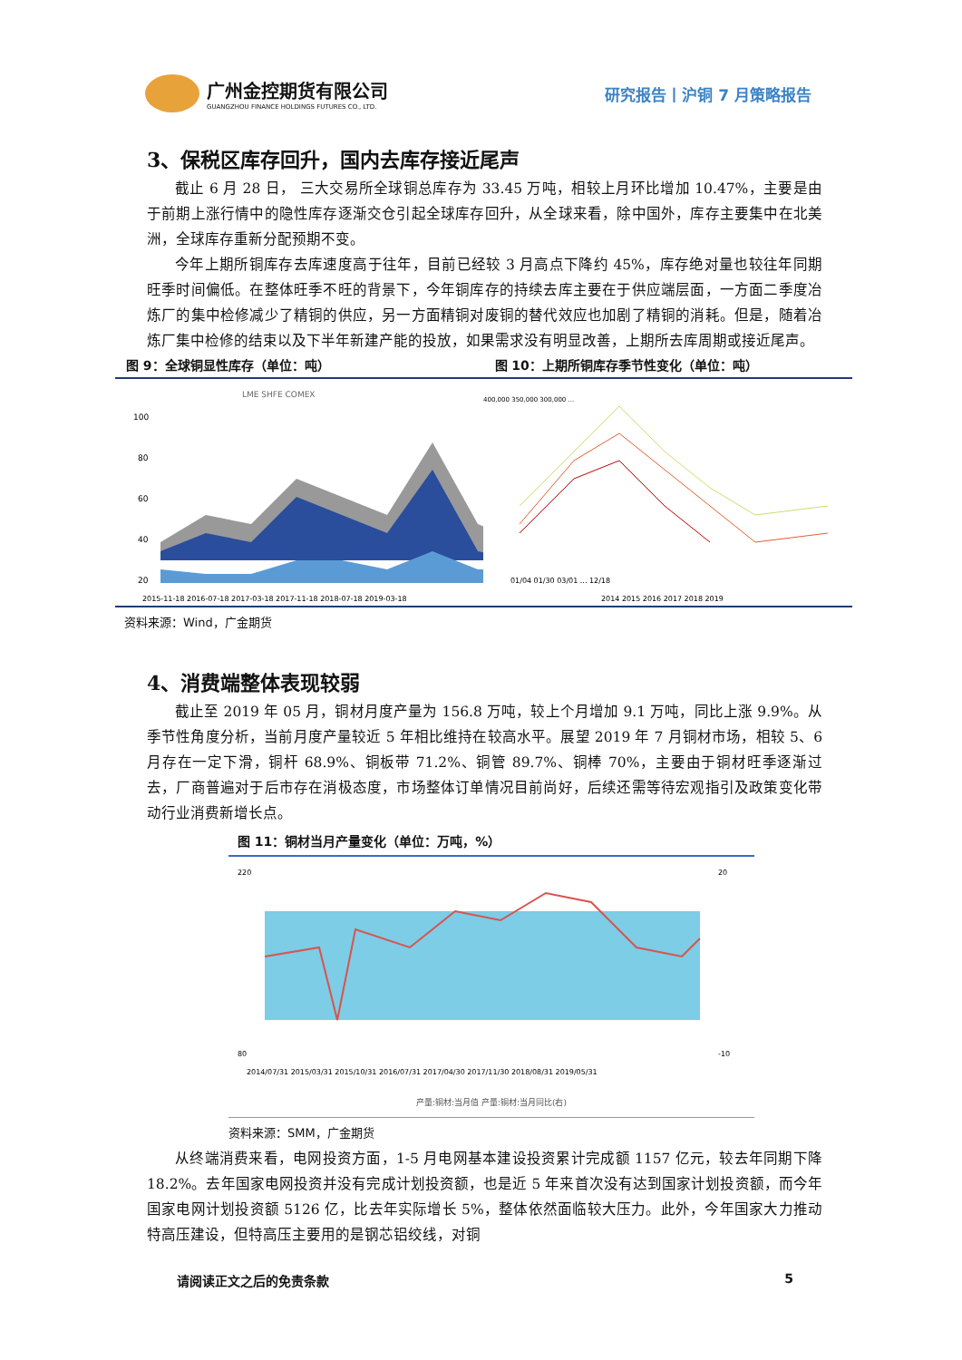广州金控期货有限公司
GUANGZHOU FINANCE HOLDINGS FUTURES CO., LTD.
研究报告丨沪铜 7 月策略报告
3、保税区库存回升，国内去库存接近尾声
截止 6 月 28 日， 三大交易所全球铜总库存为 33.45 万吨，相较上月环比增加 10.47%，主要是由于前期上涨行情中的隐性库存逐渐交仓引起全球库存回升，从全球来看，除中国外，库存主要集中在北美洲，全球库存重新分配预期不变。
今年上期所铜库存去库速度高于往年，目前已经较 3 月高点下降约 45%，库存绝对量也较往年同期旺季时间偏低。在整体旺季不旺的背景下，今年铜库存的持续去库主要在于供应端层面，一方面二季度冶炼厂的集中检修减少了精铜的供应，另一方面精铜对废铜的替代效应也加剧了精铜的消耗。但是，随着冶炼厂集中检修的结束以及下半年新建产能的投放，如果需求没有明显改善，上期所去库周期或接近尾声。
图 9：全球铜显性库存（单位：吨） 图 10：上期所铜库存季节性变化（单位：吨）
LME SHFE COMEX
100
80
60
40
20
2015-11-18 2016-07-18 2017-03-18 2017-11-18 2018-07-18 2019-03-18
400,000 350,000 300,000 ...
01/04 01/30 03/01 ... 12/18
2014 2015 2016 2017 2018 2019
资料来源：Wind，广金期货
4、消费端整体表现较弱
截止至 2019 年 05 月，铜材月度产量为 156.8 万吨，较上个月增加 9.1 万吨，同比上涨 9.9%。从季节性角度分析，当前月度产量较近 5 年相比维持在较高水平。展望 2019 年 7 月铜材市场，相较 5、6 月存在一定下滑，铜杆 68.9%、铜板带 71.2%、铜管 89.7%、铜棒 70%，主要由于铜材旺季逐渐过去，厂商普遍对于后市存在消极态度，市场整体订单情况目前尚好，后续还需等待宏观指引及政策变化带动行业消费新增长点。
图 11：铜材当月产量变化（单位：万吨，%）
220
80
20
-10
2014/07/31 2015/03/31 2015/10/31 2016/07/31 2017/04/30 2017/11/30 2018/08/31 2019/05/31
产量:铜材:当月值 产量:铜材:当月同比(右)
资料来源：SMM，广金期货
从终端消费来看，电网投资方面，1-5 月电网基本建设投资累计完成额 1157 亿元，较去年同期下降 18.2%。去年国家电网投资并没有完成计划投资额，也是近 5 年来首次没有达到国家计划投资额，而今年国家电网计划投资额 5126 亿，比去年实际增长 5%，整体依然面临较大压力。此外，今年国家大力推动特高压建设，但特高压主要用的是钢芯铝绞线，对铜
请阅读正文之后的免责条款 5